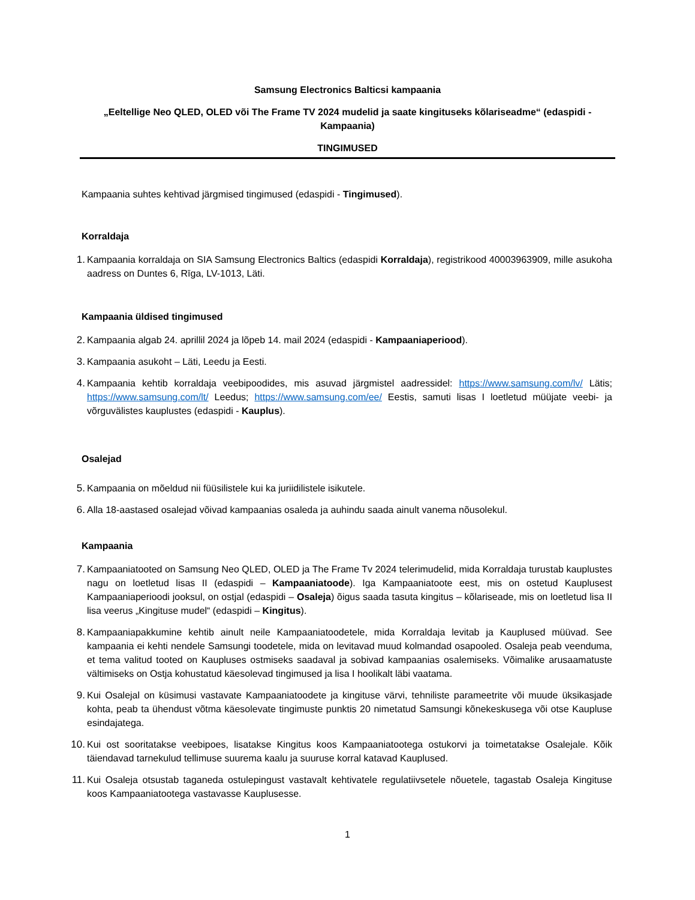Samsung Electronics Balticsi kampaania
„Eeltellige Neo QLED, OLED või The Frame TV 2024 mudelid ja saate kingituseks kõlariseadme“ (edaspidi - Kampaania)
TINGIMUSED
Kampaania suhtes kehtivad järgmised tingimused (edaspidi - Tingimused).
Korraldaja
1. Kampaania korraldaja on SIA Samsung Electronics Baltics (edaspidi Korraldaja), registrikood 40003963909, mille asukoha aadress on Duntes 6, Rīga, LV-1013, Läti.
Kampaania üldised tingimused
2. Kampaania algab 24. aprillil 2024 ja lõpeb 14. mail 2024 (edaspidi - Kampaaniaperiood).
3. Kampaania asukoht – Läti, Leedu ja Eesti.
4. Kampaania kehtib korraldaja veebipoodides, mis asuvad järgmistel aadressidel: https://www.samsung.com/lv/ Lätis; https://www.samsung.com/lt/ Leedus; https://www.samsung.com/ee/ Eestis, samuti lisas I loetletud müüjate veebi- ja võrguvälistes kauplustes (edaspidi - Kauplus).
Osalejad
5. Kampaania on mõeldud nii füüsilistele kui ka juriidilistele isikutele.
6. Alla 18-aastased osalejad võivad kampaanias osaleda ja auhindu saada ainult vanema nõusolekul.
Kampaania
7. Kampaaniatooted on Samsung Neo QLED, OLED ja The Frame Tv 2024 telerimudelid, mida Korraldaja turustab kauplustes nagu on loetletud lisas II (edaspidi – Kampaaniatoode). Iga Kampaaniatoote eest, mis on ostetud Kauplusest Kampaaniaperioodi jooksul, on ostjal (edaspidi – Osaleja) õigus saada tasuta kingitus – kõlariseade, mis on loetletud lisa II lisa veerus „Kingituse mudel“ (edaspidi – Kingitus).
8. Kampaaniapakkumine kehtib ainult neile Kampaaniatoodetele, mida Korraldaja levitab ja Kauplused müüvad. See kampaania ei kehti nendele Samsungi toodetele, mida on levitavad muud kolmandad osapooled. Osaleja peab veenduma, et tema valitud tooted on Kaupluses ostmiseks saadaval ja sobivad kampaanias osalemiseks. Võimalike arusaamatuste vältimiseks on Ostja kohustatud käesolevad tingimused ja lisa I hoolikalt läbi vaatama.
9. Kui Osalejal on küsimusi vastavate Kampaaniatoodete ja kingituse värvi, tehniliste parameetrite või muude üksikasjade kohta, peab ta ühendust võtma käesolevate tingimuste punktis 20 nimetatud Samsungi kõnekeskusega või otse Kaupluse esindajatega.
10. Kui ost sooritatakse veebipoes, lisatakse Kingitus koos Kampaaniatootega ostukorvi ja toimetatakse Osalejale. Kõik täiendavad tarnekulud tellimuse suurema kaalu ja suuruse korral katavad Kauplused.
11. Kui Osaleja otsustab taganeda ostulepingust vastavalt kehtivatele regulatiivsetele nõuetele, tagastab Osaleja Kingituse koos Kampaaniatootega vastavasse Kauplusesse.
1